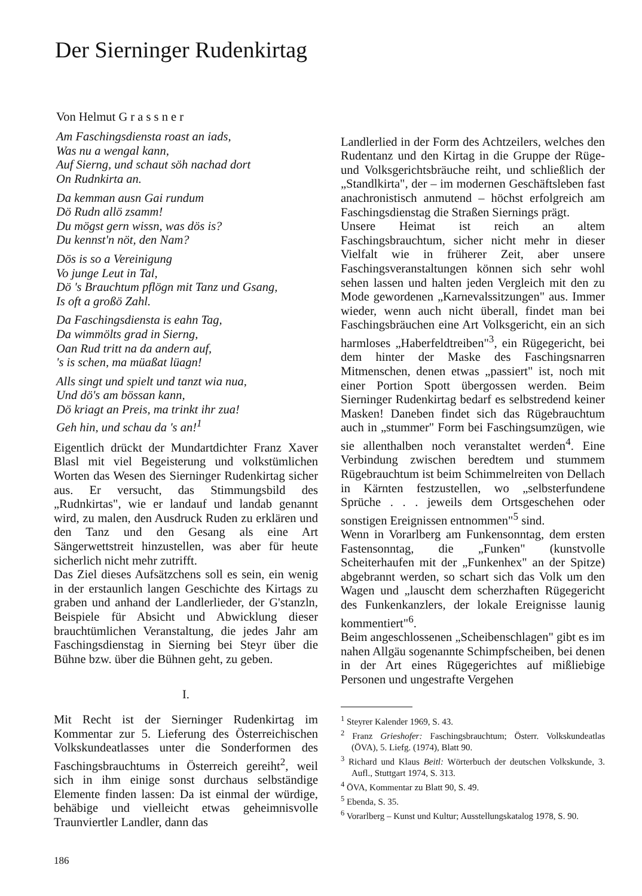Der Sierninger Rudenkirtag
Von Helmut G r a s s n e r
Am Faschingsdiensta roast an iads,
Was nu a wengal kann,
Auf Sierng, und schaut söh nachad dort
On Rudnkirta an.
Da kemman ausn Gai rundum
Dö Rudn allö zsamm!
Du mögst gern wissn, was dös is?
Du kennst'n nöt, den Nam?
Dös is so a Vereinigung
Vo junge Leut in Tal,
Dö 's Brauchtum pflögn mit Tanz und Gsang,
Is oft a großö Zahl.
Da Faschingsdiensta is eahn Tag,
Da wimmölts grad in Sierng,
Oan Rud tritt na da andern auf,
's is schen, ma müaßat lüagn!
Alls singt und spielt und tanzt wia nua,
Und dö's am bössan kann,
Dö kriagt an Preis, ma trinkt ihr zua!
Geh hin, und schau da 's an!<sup>1</sup>
Eigentlich drückt der Mundartdichter Franz Xaver Blasl mit viel Begeisterung und volkstümlichen Worten das Wesen des Sierninger Rudenkirtag sicher aus. Er versucht, das Stimmungsbild des „Rudnkirtas", wie er landauf und landab genannt wird, zu malen, den Ausdruck Ruden zu erklären und den Tanz und den Gesang als eine Art Sängerwettstreit hinzustellen, was aber für heute sicherlich nicht mehr zutrifft.
Das Ziel dieses Aufsätzchens soll es sein, ein wenig in der erstaunlich langen Geschichte des Kirtags zu graben und anhand der Landlerlieder, der G'stanzln, Beispiele für Absicht und Abwicklung dieser brauchtümlichen Veranstaltung, die jedes Jahr am Faschingsdienstag in Sierning bei Steyr über die Bühne bzw. über die Bühnen geht, zu geben.
I.
Mit Recht ist der Sierninger Rudenkirtag im Kommentar zur 5. Lieferung des Österreichischen Volkskundeatlasses unter die Sonderformen des Faschingsbrauchtums in Österreich gereiht<sup>2</sup>, weil sich in ihm einige sonst durchaus selbständige Elemente finden lassen: Da ist einmal der würdige, behäbige und vielleicht etwas geheimnisvolle Traunviertler Landler, dann das
186
Landlerlied in der Form des Achtzeilers, welches den Rudentanz und den Kirtag in die Gruppe der Rüge- und Volksgerichtsbräuche reiht, und schließlich der „Standlkirta", der – im modernen Geschäftsleben fast anachronistisch anmutend – höchst erfolgreich am Faschingsdienstag die Straßen Siernings prägt.
Unsere Heimat ist reich an altem Faschingsbrauchtum, sicher nicht mehr in dieser Vielfalt wie in früherer Zeit, aber unsere Faschingsveranstaltungen können sich sehr wohl sehen lassen und halten jeden Vergleich mit den zu Mode gewordenen „Karnevalssitzungen" aus. Immer wieder, wenn auch nicht überall, findet man bei Faschingsbräuchen eine Art Volksgericht, ein an sich harmloses „Haberfeldtreiben"<sup>3</sup>, ein Rügegericht, bei dem hinter der Maske des Faschingsnarren Mitmenschen, denen etwas „passiert" ist, noch mit einer Portion Spott übergossen werden. Beim Sierninger Rudenkirtag bedarf es selbstredend keiner Masken! Daneben findet sich das Rügebrauchtum auch in „stummer" Form bei Faschingsumzügen, wie sie allenthalben noch veranstaltet werden<sup>4</sup>. Eine Verbindung zwischen beredtem und stummem Rügebrauchtum ist beim Schimmelreiten von Dellach in Kärnten festzustellen, wo „selbsterfundene Sprüche . . . jeweils dem Ortsgeschehen oder sonstigen Ereignissen entnommen"<sup>5</sup> sind.
Wenn in Vorarlberg am Funkensonntag, dem ersten Fastensonntag, die „Funken" (kunstvolle Scheiterhaufen mit der „Funkenhex" an der Spitze) abgebrannt werden, so schart sich das Volk um den Wagen und „lauscht dem scherzhaften Rügegericht des Funkenkanzlers, der lokale Ereignisse launig kommentiert"<sup>6</sup>.
Beim angeschlossenen „Scheibenschlagen" gibt es im nahen Allgäu sogenannte Schimpfscheiben, bei denen in der Art eines Rügegerichtes auf mißliebige Personen und ungestrafte Vergehen
<sup>1</sup> Steyrer Kalender 1969, S. 43.
<sup>2</sup> Franz Grieshofer: Faschingsbrauchtum; Österr. Volkskundeatlas (ÖVA), 5. Liefg. (1974), Blatt 90.
<sup>3</sup> Richard und Klaus Beitl: Wörterbuch der deutschen Volkskunde, 3. Aufl., Stuttgart 1974, S. 313.
<sup>4</sup> ÖVA, Kommentar zu Blatt 90, S. 49.
<sup>5</sup> Ebenda, S. 35.
<sup>6</sup> Vorarlberg – Kunst und Kultur; Ausstellungskatalog 1978, S. 90.